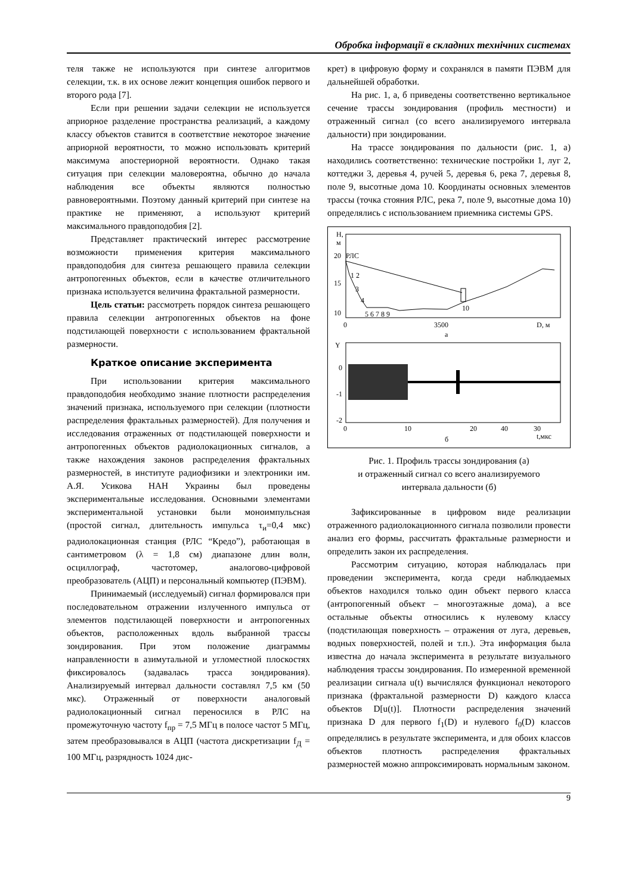Обробка інформації в складних технічних системах
теля также не используются при синтезе алгоритмов селекции, т.к. в их основе лежит концепция ошибок первого и второго рода [7].
Если при решении задачи селекции не используется априорное разделение пространства реализаций, а каждому классу объектов ставится в соответствие некоторое значение априорной вероятности, то можно использовать критерий максимума апостериорной вероятности. Однако такая ситуация при селекции маловероятна, обычно до начала наблюдения все объекты являются полностью равновероятными. Поэтому данный критерий при синтезе на практике не применяют, а используют критерий максимального правдоподобия [2].
Представляет практический интерес рассмотрение возможности применения критерия максимального правдоподобия для синтеза решающего правила селекции антропогенных объектов, если в качестве отличительного признака используется величина фрактальной размерности.
Цель статьи: рассмотреть порядок синтеза решающего правила селекции антропогенных объектов на фоне подстилающей поверхности с использованием фрактальной размерности.
Краткое описание эксперимента
При использовании критерия максимального правдоподобия необходимо знание плотности распределения значений признака, используемого при селекции (плотности распределения фрактальных размерностей). Для получения и исследования отраженных от подстилающей поверхности и антропогенных объектов радиолокационных сигналов, а также нахождения законов распределения фрактальных размерностей, в институте радиофизики и электроники им. А.Я. Усикова НАН Украины был проведены экспериментальные исследования. Основными элементами экспериментальной установки были моноимпульсная (простой сигнал, длительность импульса τ<sub>и</sub>=0,4 мкс) радиолокационная станция (РЛС “Кредо”), работающая в сантиметровом (λ = 1,8 см) диапазоне длин волн, осциллограф, частотомер, аналогово-цифровой преобразователь (АЦП) и персональный компьютер (ПЭВМ).
Принимаемый (исследуемый) сигнал формировался при последовательном отражении излученного импульса от элементов подстилающей поверхности и антропогенных объектов, расположенных вдоль выбранной трассы зондирования. При этом положение диаграммы направленности в азимутальной и угломестной плоскостях фиксировалось (задавалась трасса зондирования). Анализируемый интервал дальности составлял 7,5 км (50 мкс). Отраженный от поверхности аналоговый радиолокационный сигнал переносился в РЛС на промежуточную частоту f<sub>пр</sub> = 7,5 МГц в полосе частот 5 МГц, затем преобразовывался в АЦП (частота дискретизации f<sub>Д</sub> = 100 МГц, разрядность 1024 дис-
крет) в цифровую форму и сохранялся в памяти ПЭВМ для дальнейшей обработки.
На рис. 1, а, б приведены соответственно вертикальное сечение трассы зондирования (профиль местности) и отраженный сигнал (со всего анализируемого интервала дальности) при зондировании.
На трассе зондирования по дальности (рис. 1, а) находились соответственно: технические постройки 1, луг 2, коттеджи 3, деревья 4, ручей 5, деревья 6, река 7, деревья 8, поле 9, высотные дома 10. Координаты основных элементов трассы (точка стояния РЛС, река 7, поле 9, высотные дома 10) определялись с использованием приемника системы GPS.
Н,
м
20
РЛС
15
10
1 2
3
4
5 6 7 8 9
10
0
3500
D, м
а
Y
0
-1
-2
0
10
20
30
40
t,мкс
б
Рис. 1. Профиль трассы зондирования (а)
и отраженный сигнал со всего анализируемого
интервала дальности (б)
Зафиксированные в цифровом виде реализации отраженного радиолокационного сигнала позволили провести анализ его формы, рассчитать фрактальные размерности и определить закон их распределения.
Рассмотрим ситуацию, которая наблюдалась при проведении эксперимента, когда среди наблюдаемых объектов находился только один объект первого класса (антропогенный объект – многоэтажные дома), а все остальные объекты относились к нулевому классу (подстилающая поверхность – отражения от луга, деревьев, водных поверхностей, полей и т.п.). Эта информация была известна до начала эксперимента в результате визуального наблюдения трассы зондирования. По измеренной временной реализации сигнала u(t) вычислялся функционал некоторого признака (фрактальной размерности D) каждого класса объектов D[u(t)]. Плотности распределения значений признака D для первого f<sub>1</sub>(D) и нулевого f<sub>0</sub>(D) классов определялись в результате эксперимента, и для обоих классов объектов плотность распределения фрактальных размерностей можно аппроксимировать нормальным законом.
9